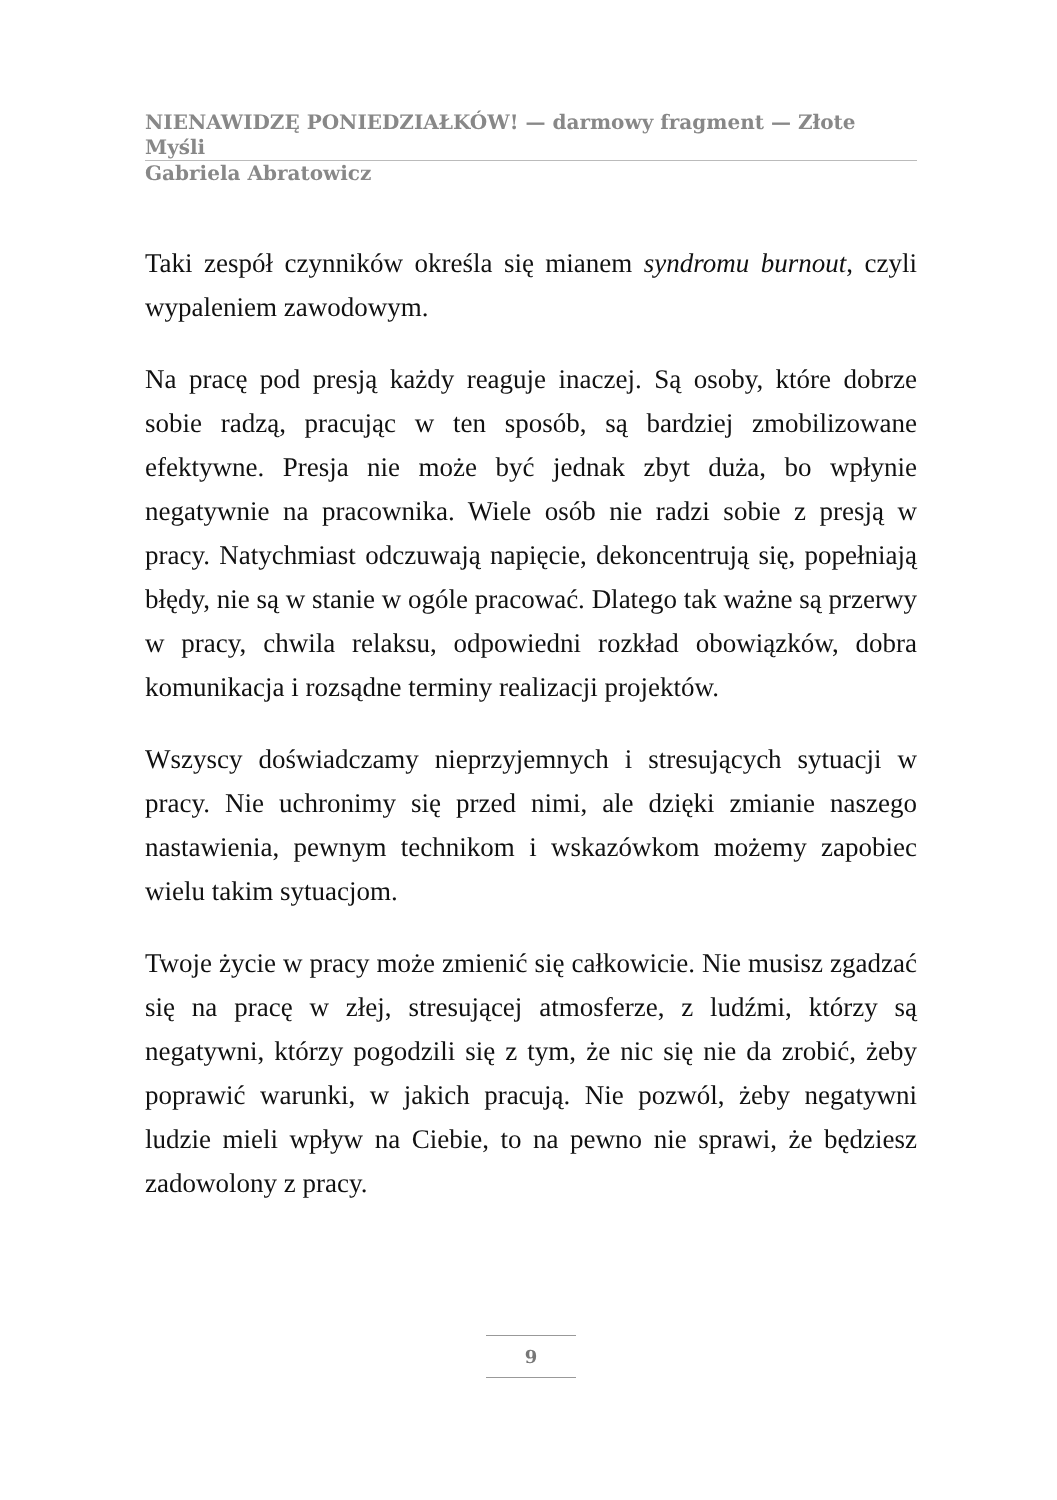NIENAWIDZĘ PONIEDZIAŁKÓW! — darmowy fragment — Złote Myśli
Gabriela Abratowicz
Taki zespół czynników określa się mianem syndromu burnout, czyli wypaleniem zawodowym.
Na pracę pod presją każdy reaguje inaczej. Są osoby, które dobrze sobie radzą, pracując w ten sposób, są bardziej zmobilizowane efektywne. Presja nie może być jednak zbyt duża, bo wpłynie negatywnie na pracownika. Wiele osób nie radzi sobie z presją w pracy. Natychmiast odczuwają napięcie, dekoncentrują się, popełniają błędy, nie są w stanie w ogóle pracować. Dlatego tak ważne są przerwy w pracy, chwila relaksu, odpowiedni rozkład obowiązków, dobra komunikacja i rozsądne terminy realizacji projektów.
Wszyscy doświadczamy nieprzyjemnych i stresujących sytuacji w pracy. Nie uchronimy się przed nimi, ale dzięki zmianie naszego nastawienia, pewnym technikom i wskazówkom możemy zapobiec wielu takim sytuacjom.
Twoje życie w pracy może zmienić się całkowicie. Nie musisz zgadzać się na pracę w złej, stresującej atmosferze, z ludźmi, którzy są negatywni, którzy pogodzili się z tym, że nic się nie da zrobić, żeby poprawić warunki, w jakich pracują. Nie pozwól, żeby negatywni ludzie mieli wpływ na Ciebie, to na pewno nie sprawi, że będziesz zadowolony z pracy.
9